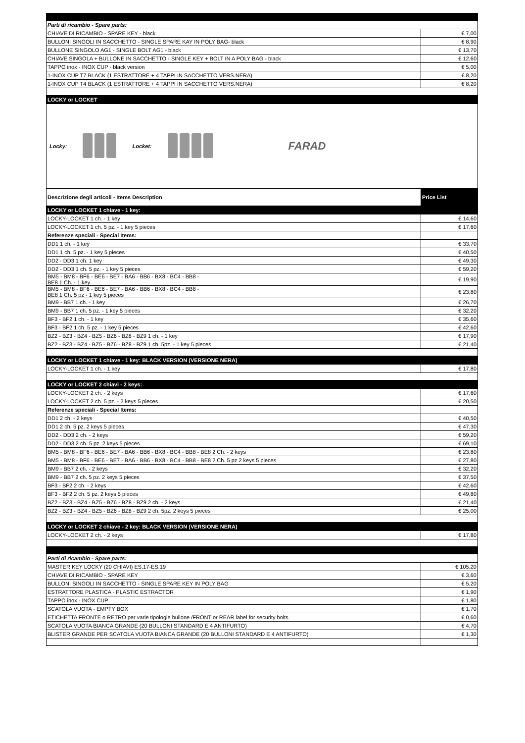| Parti di ricambio - Spare parts: | |
| CHIAVE DI RICAMBIO - SPARE KEY - black | € 7,00 |
| BULLONI SINGOLI IN SACCHETTO - SINGLE SPARE KAY IN POLY BAG- black | € 8,90 |
| BULLONE SINGOLO AG1 - SINGLE BOLT AG1 - black | € 13,70 |
| CHIAVE SINGOLA + BULLONE IN SACCHETTO - SINGLE KEY + BOLT IN A POLY BAG - black | € 12,60 |
| TAPPO inox - INOX CUP - black version | € 5,00 |
| 1-INOX CUP T7 BLACK (1 ESTRATTORE + 4 TAPPI IN SACCHETTO VERS.NERA) | € 8,20 |
| 1-INOX CUP T4 BLACK (1 ESTRATTORE + 4 TAPPI IN SACCHETTO VERS.NERA) | € 8,20 |
| LOCKY or LOCKET | |
| Locky: Locket: FARAD | |
| Descrizione degli articoli - Items Description | Price List |
| LOCKY or LOCKET 1 chiave - 1 key: | |
| LOCKY-LOCKET 1 ch. - 1 key | € 14,60 |
| LOCKY-LOCKET 1 ch. 5 pz. - 1 key 5 pieces | € 17,60 |
| Referenze speciali - Special Items: | |
| DD1 1 ch. - 1 key | € 33,70 |
| DD1 1 ch. 5 pz. - 1 key 5 pieces | € 40,50 |
| DD2 - DD3 1 ch. 1 key | € 49,30 |
| DD2 - DD3 1 ch. 5 pz. - 1 key 5 pieces | € 59,20 |
| BM5 - BM8 - BF6 - BE6 - BE7 - BA6 - BB6 - BX8 - BC4 - BB8 - BE8 1 Ch. - 1 key | € 19,90 |
| BM5 - BM8 - BF6 - BE6 - BE7 - BA6 - BB6 - BX8 - BC4 - BB8 - BE8 1 Ch. 5 pz - 1 key 5 pieces | € 23,80 |
| BM9 - BB7 1 ch. - 1 key | € 26,70 |
| BM9 - BB7 1 ch. 5 pz. - 1 key 5 pieces | € 32,20 |
| BF3 - BF2 1 ch. - 1 key | € 35,60 |
| BF3 - BF2 1 ch. 5 pz. - 1 key 5 pieces | € 42,60 |
| BZ2 - BZ3 - BZ4 - BZ5 - BZ6 - BZ8 - BZ9 1 ch. - 1 key | € 17,90 |
| BZ2 - BZ3 - BZ4 - BZ5 - BZ6 - BZ8 - BZ9 1 ch. 5pz. - 1 key 5 pieces | € 21,40 |
| LOCKY or LOCKET 1 chiave - 1 key: BLACK VERSION (VERSIONE NERA) | |
| LOCKY-LOCKET 1 ch. - 1 key | € 17,80 |
| LOCKY or LOCKET 2 chiavi - 2 keys: | |
| LOCKY-LOCKET 2 ch. - 2 keys | € 17,60 |
| LOCKY-LOCKET 2 ch. 5 pz. - 2 keys 5 pieces | € 20,50 |
| Referenze speciali - Special Items: | |
| DD1 2 ch. - 2 keys | € 40,50 |
| DD1 2 ch. 5 pz. 2 keys 5 pieces | € 47,30 |
| DD2 - DD3 2 ch. - 2 keys | € 59,20 |
| DD2 - DD3 2 ch. 5 pz. 2 keys 5 pieces | € 69,10 |
| BM5 - BM8 - BF6 - BE6 - BE7 - BA6 - BB6 - BX8 - BC4 - BB8 - BE8 2 Ch. - 2 keys | € 23,80 |
| BM5 - BM8 - BF6 - BE6 - BE7 - BA6 - BB6 - BX8 - BC4 - BB8 - BE8 2 Ch. 5 pz 2 keys 5 pieces | € 27,80 |
| BM9 - BB7 2 ch. - 2 keys | € 32,20 |
| BM9 - BB7 2 ch. 5 pz. 2 keys 5 pieces | € 37,50 |
| BF3 - BF2 2 ch. - 2 keys | € 42,60 |
| BF3 - BF2 2 ch. 5 pz. 2 keys 5 pieces | € 49,80 |
| BZ2 - BZ3 - BZ4 - BZ5 - BZ6 - BZ8 - BZ9 2 ch. - 2 keys | € 21,40 |
| BZ2 - BZ3 - BZ4 - BZ5 - BZ6 - BZ8 - BZ9 2 ch. 5pz. 2 keys 5 pieces | € 25,00 |
| LOCKY or LOCKET 2 chiave - 2 key: BLACK VERSION (VERSIONE NERA) | |
| LOCKY-LOCKET 2 ch. - 2 keys | € 17,80 |
| Parti di ricambio - Spare parts: | |
| MASTER KEY LOCKY (20 CHIAVI) ES.17-ES.19 | € 105,20 |
| CHIAVE DI RICAMBIO - SPARE KEY | € 3,60 |
| BULLONI SINGOLI IN SACCHETTO - SINGLE SPARE KEY IN POLY BAG | € 5,20 |
| ESTRATTORE PLASTICA - PLASTIC ESTRACTOR | € 1,90 |
| TAPPO inox - INOX CUP | € 1,80 |
| SCATOLA VUOTA - EMPTY BOX | € 1,70 |
| ETICHETTA FRONTE o RETRO per varie tipologie bullone /FRONT or REAR label for security bolts | € 0,60 |
| SCATOLA VUOTA BIANCA GRANDE (20 BULLONI STANDARD E 4 ANTIFURTO) | € 4,70 |
| BLISTER GRANDE PER SCATOLA VUOTA BIANCA GRANDE (20 BULLONI STANDARD E 4 ANTIFURTO) | € 1,30 |